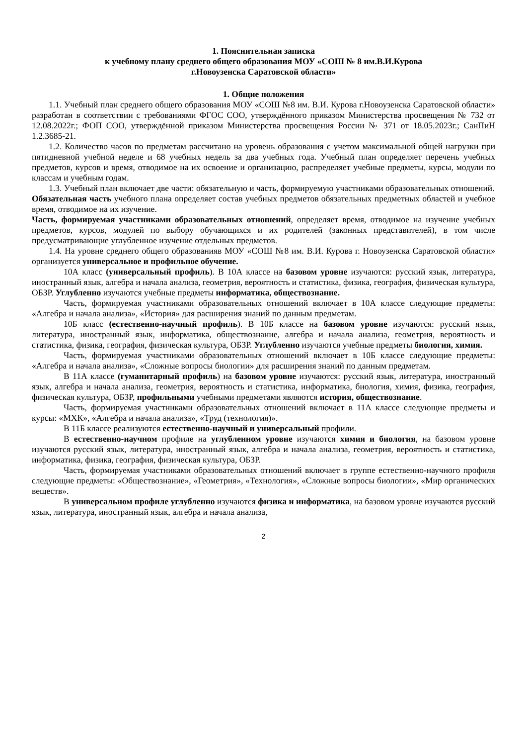1. Пояснительная записка
к учебному плану среднего общего образования МОУ «СОШ № 8 им.В.И.Курова
г.Новоузенска Саратовской области»
1. Общие положения
1.1. Учебный план среднего общего образования МОУ «СОШ №8 им. В.И. Курова г.Новоузенска Саратовской области» разработан в соответствии с требованиями ФГОС СОО, утверждённого приказом Министерства просвещения № 732 от 12.08.2022г.; ФОП СОО, утверждённой приказом Министерства просвещения России № 371 от 18.05.2023г.; СанПиН 1.2.3685-21.
1.2. Количество часов по предметам рассчитано на уровень образования с учетом максимальной общей нагрузки при пятидневной учебной неделе и 68 учебных недель за два учебных года. Учебный план определяет перечень учебных предметов, курсов и время, отводимое на их освоение и организацию, распределяет учебные предметы, курсы, модули по классам и учебным годам.
1.3. Учебный план включает две части: обязательную и часть, формируемую участниками образовательных отношений.
Обязательная часть учебного плана определяет состав учебных предметов обязательных предметных областей и учебное время, отводимое на их изучение.
Часть, формируемая участниками образовательных отношений, определяет время, отводимое на изучение учебных предметов, курсов, модулей по выбору обучающихся и их родителей (законных представителей), в том числе предусматривающие углубленное изучение отдельных предметов.
1.4. На уровне среднего общего образованияв МОУ «СОШ №8 им. В.И. Курова г. Новоузенска Саратовской области» организуется универсальное и профильное обучение.
10А класс (универсальный профиль). В 10А классе на базовом уровне изучаются: русский язык, литература, иностранный язык, алгебра и начала анализа, геометрия, вероятность и статистика, физика, география, физическая культура, ОБЗР. Углубленно изучаются учебные предметы информатика, обществознание.
Часть, формируемая участниками образовательных отношений включает в 10А классе следующие предметы: «Алгебра и начала анализа», «История» для расширения знаний по данным предметам.
10Б класс (естественно-научный профиль). В 10Б классе на базовом уровне изучаются: русский язык, литература, иностранный язык, информатика, обществознание, алгебра и начала анализа, геометрия, вероятность и статистика, физика, география, физическая культура, ОБЗР. Углубленно изучаются учебные предметы биология, химия.
Часть, формируемая участниками образовательных отношений включает в 10Б классе следующие предметы: «Алгебра и начала анализа», «Сложные вопросы биологии» для расширения знаний по данным предметам.
В 11А классе (гуманитарный профиль) на базовом уровне изучаются: русский язык, литература, иностранный язык, алгебра и начала анализа, геометрия, вероятность и статистика, информатика, биология, химия, физика, география, физическая культура, ОБЗР, профильными учебными предметами являются история, обществознание.
Часть, формируемая участниками образовательных отношений включает в 11А классе следующие предметы и курсы: «МХК», «Алгебра и начала анализа», «Труд (технология)».
В 11Б классе реализуются естественно-научный и универсальный профили.
В естественно-научном профиле на углубленном уровне изучаются химия и биология, на базовом уровне изучаются русский язык, литература, иностранный язык, алгебра и начала анализа, геометрия, вероятность и статистика, информатика, физика, география, физическая культура, ОБЗР.
Часть, формируемая участниками образовательных отношений включает в группе естественно-научного профиля следующие предметы: «Обществознание», «Геометрия», «Технология», «Сложные вопросы биологии», «Мир органических веществ».
В универсальном профиле углубленно изучаются физика и информатика, на базовом уровне изучаются русский язык, литература, иностранный язык, алгебра и начала анализа,
2